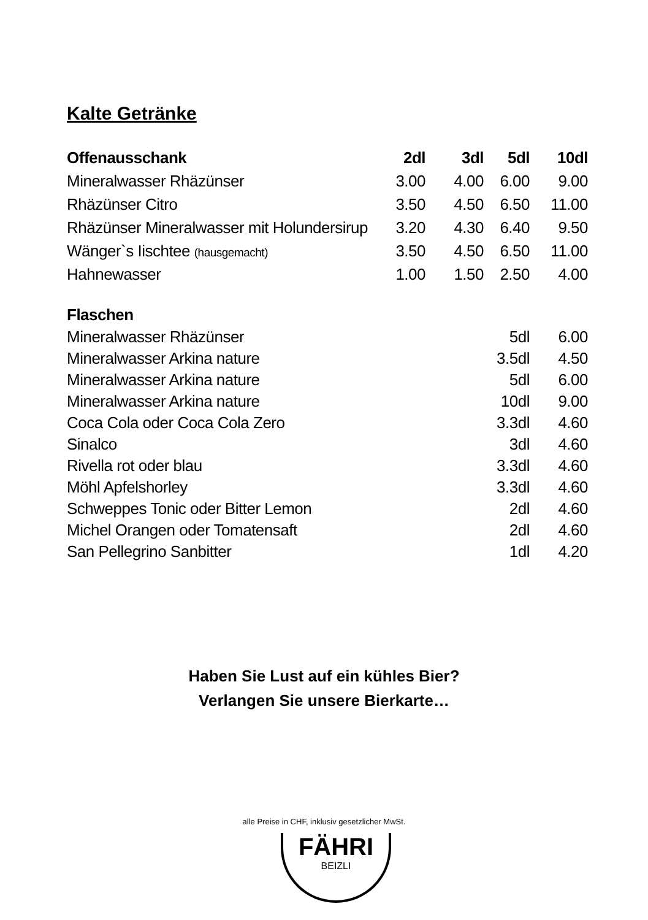Kalte Getränke
| Offenausschank | 2dl | 3dl | 5dl | 10dl |
| --- | --- | --- | --- | --- |
| Mineralwasser Rhäzünser | 3.00 | 4.00 | 6.00 | 9.00 |
| Rhäzünser Citro | 3.50 | 4.50 | 6.50 | 11.00 |
| Rhäzünser Mineralwasser mit Holundersirup | 3.20 | 4.30 | 6.40 | 9.50 |
| Wänger`s Iischtee (hausgemacht) | 3.50 | 4.50 | 6.50 | 11.00 |
| Hahnewasser | 1.00 | 1.50 | 2.50 | 4.00 |
| Flaschen | | | | |
| Mineralwasser Rhäzünser | | | 5dl | 6.00 |
| Mineralwasser Arkina nature | | | 3.5dl | 4.50 |
| Mineralwasser Arkina nature | | | 5dl | 6.00 |
| Mineralwasser Arkina nature | | | 10dl | 9.00 |
| Coca Cola oder Coca Cola Zero | | | 3.3dl | 4.60 |
| Sinalco | | | 3dl | 4.60 |
| Rivella rot oder blau | | | 3.3dl | 4.60 |
| Möhl Apfelshorley | | | 3.3dl | 4.60 |
| Schweppes Tonic oder Bitter Lemon | | | 2dl | 4.60 |
| Michel Orangen oder Tomatensaft | | | 2dl | 4.60 |
| San Pellegrino Sanbitter | | | 1dl | 4.20 |
Haben Sie Lust auf ein kühles Bier?
Verlangen Sie unsere Bierkarte…
alle Preise in CHF, inklusiv gesetzlicher MwSt.
FÄHRI
BEIZLI